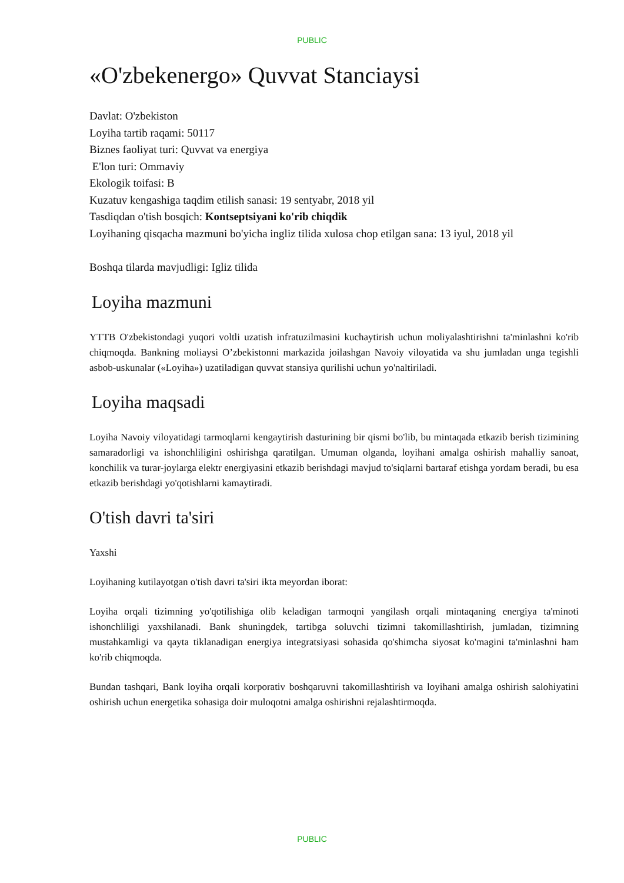PUBLIC
«O'zbekenergo» Quvvat Stanciaysi
Davlat: O'zbekiston
Loyiha tartib raqami: 50117
Biznes faoliyat turi: Quvvat va energiya
E'lon turi: Ommaviy
Ekologik toifasi: B
Kuzatuv kengashiga taqdim etilish sanasi: 19 sentyabr, 2018 yil
Tasdiqdan o'tish bosqich: Kontseptsiyani ko'rib chiqdik
Loyihaning qisqacha mazmuni bo'yicha ingliz tilida xulosa chop etilgan sana: 13 iyul, 2018 yil
Boshqa tilarda mavjudligi: Igliz tilida
Loyiha mazmuni
YTTB O'zbekistondagi yuqori voltli uzatish infratuzilmasini kuchaytirish uchun moliyalashtirishni ta'minlashni ko'rib chiqmoqda. Bankning moliaysi O’zbekistonni markazida joilashgan Navoiy viloyatida va shu jumladan unga tegishli asbob-uskunalar («Loyiha») uzatiladigan quvvat stansiya qurilishi uchun yo'naltiriladi.
Loyiha maqsadi
Loyiha Navoiy viloyatidagi tarmoqlarni kengaytirish dasturining bir qismi bo'lib, bu mintaqada etkazib berish tizimining samaradorligi va ishonchliligini oshirishga qaratilgan. Umuman olganda, loyihani amalga oshirish mahalliy sanoat, konchilik va turar-joylarga elektr energiyasini etkazib berishdagi mavjud to'siqlarni bartaraf etishga yordam beradi, bu esa etkazib berishdagi yo'qotishlarni kamaytiradi.
O'tish davri ta'siri
Yaxshi
Loyihaning kutilayotgan o'tish davri ta'siri ikta meyordan iborat:
Loyiha orqali tizimning yo'qotilishiga olib keladigan tarmoqni yangilash orqali mintaqaning energiya ta'minoti ishonchliligi yaxshilanadi. Bank shuningdek, tartibga soluvchi tizimni takomillashtirish, jumladan, tizimning mustahkamligi va qayta tiklanadigan energiya integratsiyasi sohasida qo'shimcha siyosat ko'magini ta'minlashni ham ko'rib chiqmoqda.
Bundan tashqari, Bank loyiha orqali korporativ boshqaruvni takomillashtirish va loyihani amalga oshirish salohiyatini oshirish uchun energetika sohasiga doir muloqotni amalga oshirishni rejalashtirmoqda.
PUBLIC